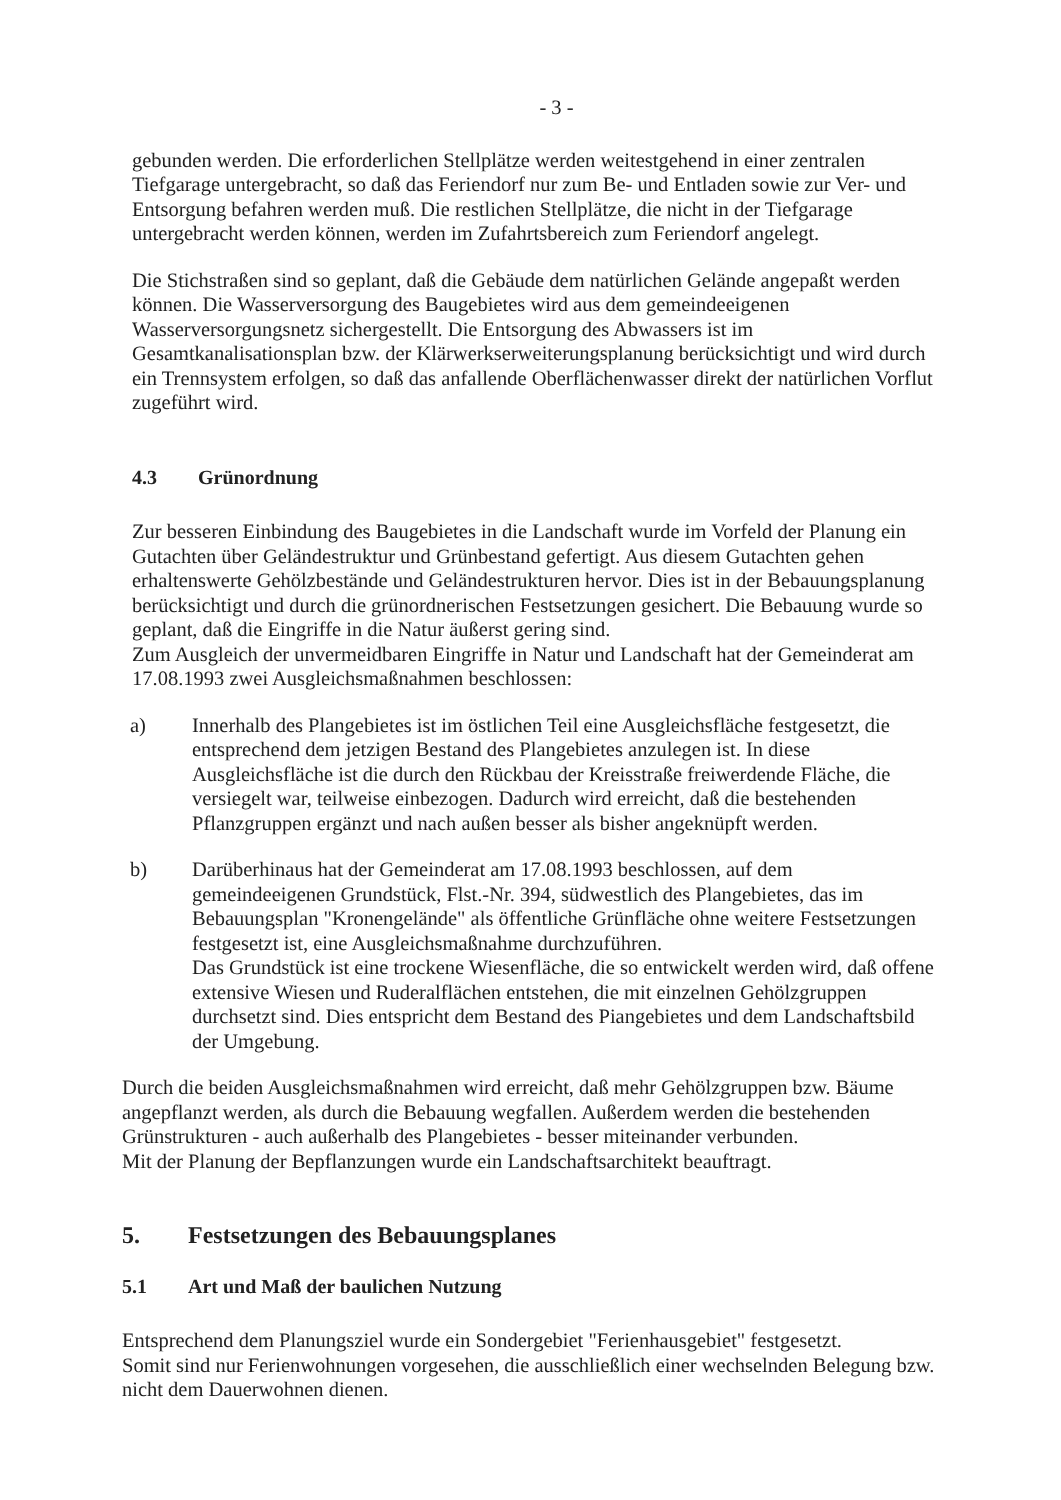- 3 -
gebunden werden. Die erforderlichen Stellplätze werden weitestgehend in einer zentralen Tiefgarage untergebracht, so daß das Feriendorf nur zum Be- und Entladen sowie zur Ver- und Entsorgung befahren werden muß. Die restlichen Stellplätze, die nicht in der Tiefgarage untergebracht werden können, werden im Zufahrtsbereich zum Feriendorf angelegt.
Die Stichstraßen sind so geplant, daß die Gebäude dem natürlichen Gelände angepaßt werden können. Die Wasserversorgung des Baugebietes wird aus dem gemeindeeigenen Wasserversorgungsnetz sichergestellt. Die Entsorgung des Abwassers ist im Gesamtkanalisationsplan bzw. der Klärwerkserweiterungsplanung berücksichtigt und wird durch ein Trennsystem erfolgen, so daß das anfallende Oberflächenwasser direkt der natürlichen Vorflut zugeführt wird.
4.3 Grünordnung
Zur besseren Einbindung des Baugebietes in die Landschaft wurde im Vorfeld der Planung ein Gutachten über Geländestruktur und Grünbestand gefertigt. Aus diesem Gutachten gehen erhaltenswerte Gehölzbestände und Geländestrukturen hervor. Dies ist in der Bebauungsplanung berücksichtigt und durch die grünordnerischen Festsetzungen gesichert. Die Bebauung wurde so geplant, daß die Eingriffe in die Natur äußerst gering sind.
Zum Ausgleich der unvermeidbaren Eingriffe in Natur und Landschaft hat der Gemeinderat am 17.08.1993 zwei Ausgleichsmaßnahmen beschlossen:
a) Innerhalb des Plangebietes ist im östlichen Teil eine Ausgleichsfläche festgesetzt, die entsprechend dem jetzigen Bestand des Plangebietes anzulegen ist. In diese Ausgleichsfläche ist die durch den Rückbau der Kreisstraße freiwerdende Fläche, die versiegelt war, teilweise einbezogen. Dadurch wird erreicht, daß die bestehenden Pflanzgruppen ergänzt und nach außen besser als bisher angeknüpft werden.
b) Darüberhinaus hat der Gemeinderat am 17.08.1993 beschlossen, auf dem gemeindeeigenen Grundstück, Flst.-Nr. 394, südwestlich des Plangebietes, das im Bebauungsplan "Kronengelände" als öffentliche Grünfläche ohne weitere Festsetzungen festgesetzt ist, eine Ausgleichsmaßnahme durchzuführen.
Das Grundstück ist eine trockene Wiesenfläche, die so entwickelt werden wird, daß offene extensive Wiesen und Ruderalflächen entstehen, die mit einzelnen Gehölzgruppen durchsetzt sind. Dies entspricht dem Bestand des Piangebietes und dem Landschaftsbild der Umgebung.
Durch die beiden Ausgleichsmaßnahmen wird erreicht, daß mehr Gehölzgruppen bzw. Bäume angepflanzt werden, als durch die Bebauung wegfallen. Außerdem werden die bestehenden Grünstrukturen - auch außerhalb des Plangebietes - besser miteinander verbunden.
Mit der Planung der Bepflanzungen wurde ein Landschaftsarchitekt beauftragt.
5. Festsetzungen des Bebauungsplanes
5.1 Art und Maß der baulichen Nutzung
Entsprechend dem Planungsziel wurde ein Sondergebiet "Ferienhausgebiet" festgesetzt.
Somit sind nur Ferienwohnungen vorgesehen, die ausschließlich einer wechselnden Belegung bzw. nicht dem Dauerwohnen dienen.